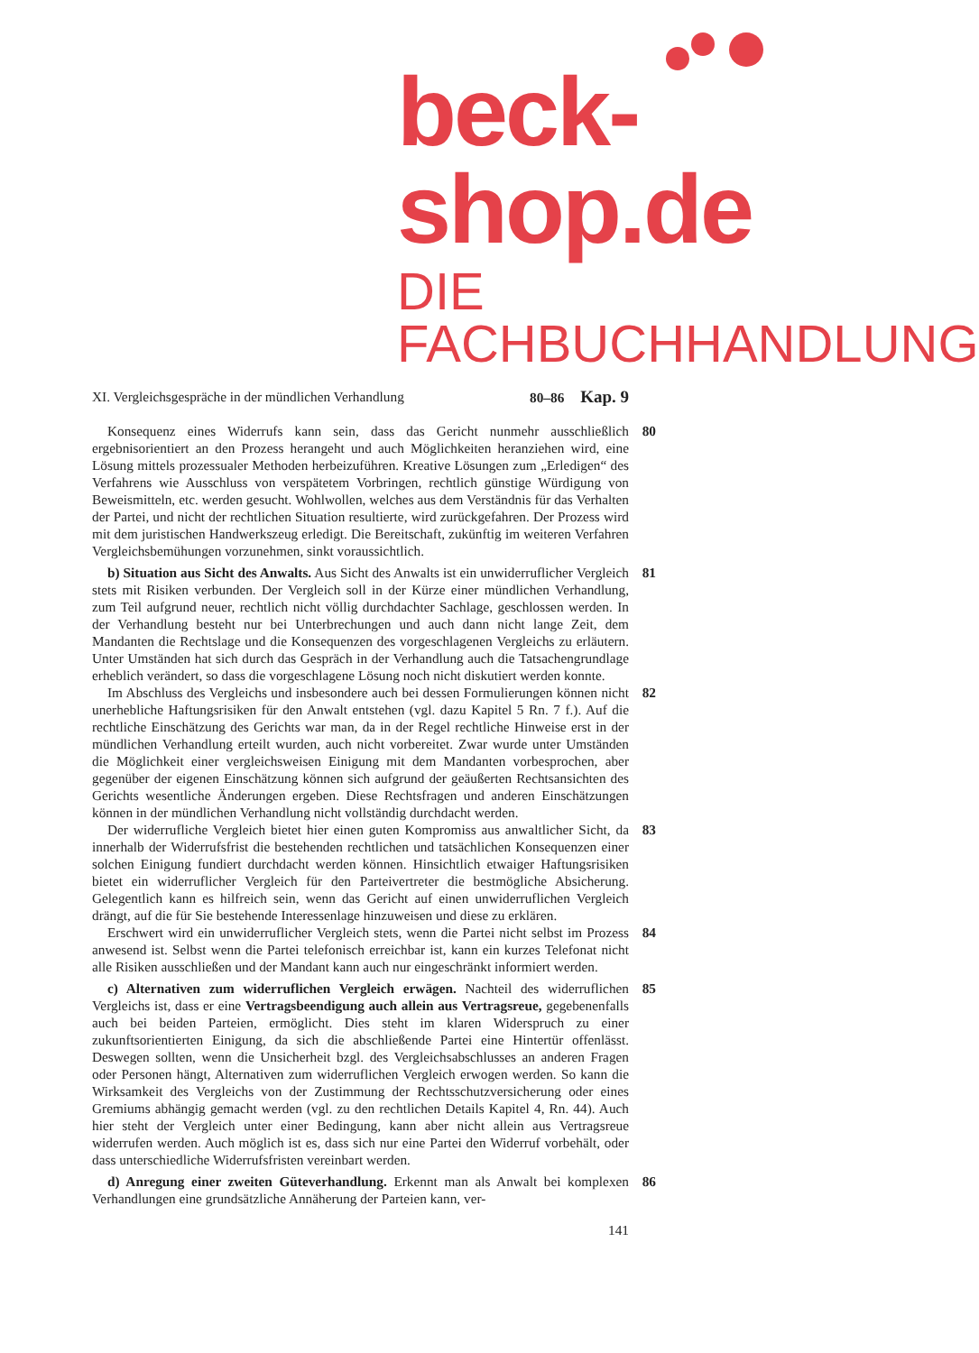beck-shop.de
DIE FACHBUCHHANDLUNG
XI. Vergleichsgespräche in der mündlichen Verhandlung 80–86 Kap. 9
Konsequenz eines Widerrufs kann sein, dass das Gericht nunmehr ausschließlich ergebnisorientiert an den Prozess herangeht und auch Möglichkeiten heranziehen wird, eine Lösung mittels prozessualer Methoden herbeizuführen. Kreative Lösungen zum „Erledigen“ des Verfahrens wie Ausschluss von verspätetem Vorbringen, rechtlich günstige Würdigung von Beweismitteln, etc. werden gesucht. Wohlwollen, welches aus dem Verständnis für das Verhalten der Partei, und nicht der rechtlichen Situation resultierte, wird zurückgefahren. Der Prozess wird mit dem juristischen Handwerkszeug erledigt. Die Bereitschaft, zukünftig im weiteren Verfahren Vergleichsbemühungen vorzunehmen, sinkt voraussichtlich. 80
b) Situation aus Sicht des Anwalts. Aus Sicht des Anwalts ist ein unwiderruflicher Vergleich stets mit Risiken verbunden. Der Vergleich soll in der Kürze einer mündlichen Verhandlung, zum Teil aufgrund neuer, rechtlich nicht völlig durchdachter Sachlage, geschlossen werden. In der Verhandlung besteht nur bei Unterbrechungen und auch dann nicht lange Zeit, dem Mandanten die Rechtslage und die Konsequenzen des vorgeschlagenen Vergleichs zu erläutern. Unter Umständen hat sich durch das Gespräch in der Verhandlung auch die Tatsachengrundlage erheblich verändert, so dass die vorgeschlagene Lösung noch nicht diskutiert werden konnte. 81
Im Abschluss des Vergleichs und insbesondere auch bei dessen Formulierungen können nicht unerhebliche Haftungsrisiken für den Anwalt entstehen (vgl. dazu Kapitel 5 Rn. 7 f.). Auf die rechtliche Einschätzung des Gerichts war man, da in der Regel rechtliche Hinweise erst in der mündlichen Verhandlung erteilt wurden, auch nicht vorbereitet. Zwar wurde unter Umständen die Möglichkeit einer vergleichsweisen Einigung mit dem Mandanten vorbesprochen, aber gegenüber der eigenen Einschätzung können sich aufgrund der geäußerten Rechtsansichten des Gerichts wesentliche Änderungen ergeben. Diese Rechtsfragen und anderen Einschätzungen können in der mündlichen Verhandlung nicht vollständig durchdacht werden. 82
Der widerrufliche Vergleich bietet hier einen guten Kompromiss aus anwaltlicher Sicht, da innerhalb der Widerrufsfrist die bestehenden rechtlichen und tatsächlichen Konsequenzen einer solchen Einigung fundiert durchdacht werden können. Hinsichtlich etwaiger Haftungsrisiken bietet ein widerruflicher Vergleich für den Parteivertreter die bestmögliche Absicherung. Gelegentlich kann es hilfreich sein, wenn das Gericht auf einen unwiderruflichen Vergleich drängt, auf die für Sie bestehende Interessenlage hinzuweisen und diese zu erklären. 83
Erschwert wird ein unwiderruflicher Vergleich stets, wenn die Partei nicht selbst im Prozess anwesend ist. Selbst wenn die Partei telefonisch erreichbar ist, kann ein kurzes Telefonat nicht alle Risiken ausschließen und der Mandant kann auch nur eingeschränkt informiert werden. 84
c) Alternativen zum widerruflichen Vergleich erwägen. Nachteil des widerruflichen Vergleichs ist, dass er eine Vertragsbeendigung auch allein aus Vertragsreue, gegebenenfalls auch bei beiden Parteien, ermöglicht. Dies steht im klaren Widerspruch zu einer zukunftsorientierten Einigung, da sich die abschließende Partei eine Hintertür offenlässt. Deswegen sollten, wenn die Unsicherheit bzgl. des Vergleichsabschlusses an anderen Fragen oder Personen hängt, Alternativen zum widerruflichen Vergleich erwogen werden. So kann die Wirksamkeit des Vergleichs von der Zustimmung der Rechtsschutzversicherung oder eines Gremiums abhängig gemacht werden (vgl. zu den rechtlichen Details Kapitel 4, Rn. 44). Auch hier steht der Vergleich unter einer Bedingung, kann aber nicht allein aus Vertragsreue widerrufen werden. Auch möglich ist es, dass sich nur eine Partei den Widerruf vorbehält, oder dass unterschiedliche Widerrufsfristen vereinbart werden. 85
d) Anregung einer zweiten Güteverhandlung. Erkennt man als Anwalt bei komplexen Verhandlungen eine grundsätzliche Annäherung der Parteien kann, ver- 86
141